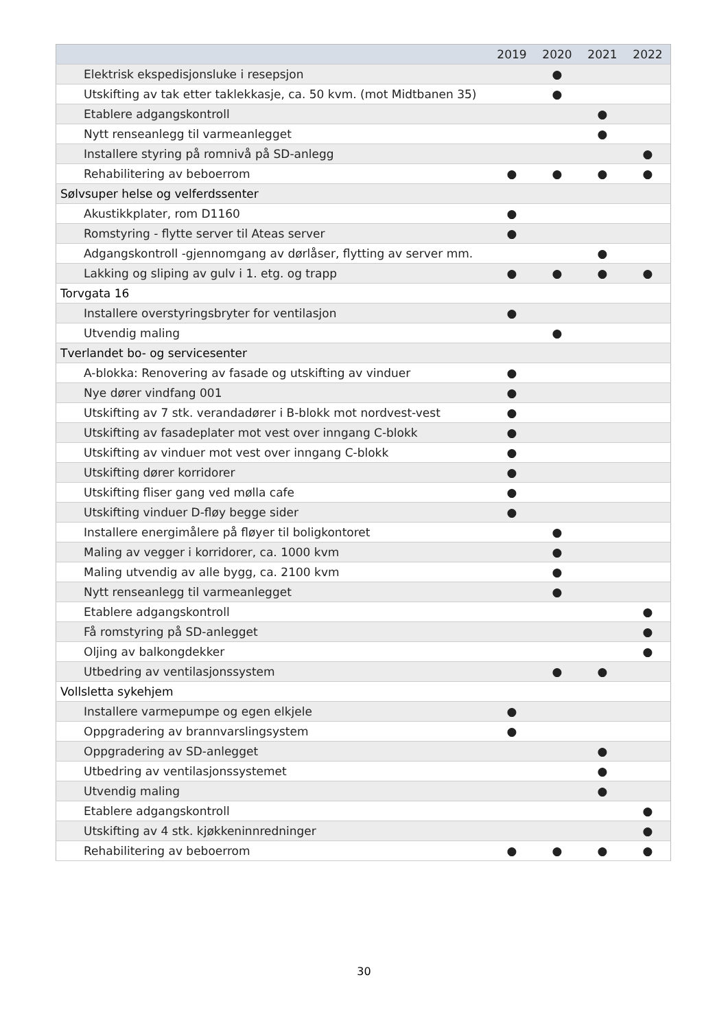| | 2019 | 2020 | 2021 | 2022 |
| --- | --- | --- | --- | --- |
| Elektrisk ekspedisjonsluke i resepsjon | | ● | | |
| Utskifting av tak etter taklekkasje, ca. 50 kvm. (mot Midtbanen 35) | | ● | | |
| Etablere adgangskontroll | | | ● | |
| Nytt renseanlegg til varmeanlegget | | | ● | |
| Installere styring på romnivå på SD-anlegg | | | | ● |
| Rehabilitering av beboerrom | ● | ● | ● | ● |
| Sølvsuper helse og velferdssenter | | | | |
| Akustikkplater, rom D1160 | ● | | | |
| Romstyring - flytte server til Ateas server | ● | | | |
| Adgangskontroll -gjennomgang av dørlåser, flytting av server mm. | | | ● | |
| Lakking og sliping av gulv i 1. etg. og trapp | ● | ● | ● | ● |
| Torvgata 16 | | | | |
| Installere overstyringsbryter for ventilasjon | ● | | | |
| Utvendig maling | | ● | | |
| Tverlandet bo- og servicesenter | | | | |
| A-blokka: Renovering av fasade og utskifting av vinduer | ● | | | |
| Nye dører vindfang 001 | ● | | | |
| Utskifting av 7 stk. verandadører i B-blokk mot nordvest-vest | ● | | | |
| Utskifting av fasadeplater mot vest over inngang C-blokk | ● | | | |
| Utskifting av vinduer mot vest over inngang C-blokk | ● | | | |
| Utskifting dører korridorer | ● | | | |
| Utskifting fliser gang ved mølla cafe | ● | | | |
| Utskifting vinduer D-fløy begge sider | ● | | | |
| Installere energimålere på fløyer til boligkontoret | | ● | | |
| Maling av vegger i korridorer, ca. 1000 kvm | | ● | | |
| Maling utvendig av alle bygg, ca. 2100 kvm | | ● | | |
| Nytt renseanlegg til varmeanlegget | | ● | | |
| Etablere adgangskontroll | | | | ● |
| Få romstyring på SD-anlegget | | | | ● |
| Oljing av balkongdekker | | | | ● |
| Utbedring av ventilasjonssystem | | ● | ● | |
| Vollsletta sykehjem | | | | |
| Installere varmepumpe og egen elkjele | ● | | | |
| Oppgradering av brannvarslingsystem | ● | | | |
| Oppgradering av SD-anlegget | | | ● | |
| Utbedring av ventilasjonssystemet | | | ● | |
| Utvendig maling | | | ● | |
| Etablere adgangskontroll | | | | ● |
| Utskifting av 4 stk. kjøkkeninnredninger | | | | ● |
| Rehabilitering av beboerrom | ● | ● | ● | ● |
30